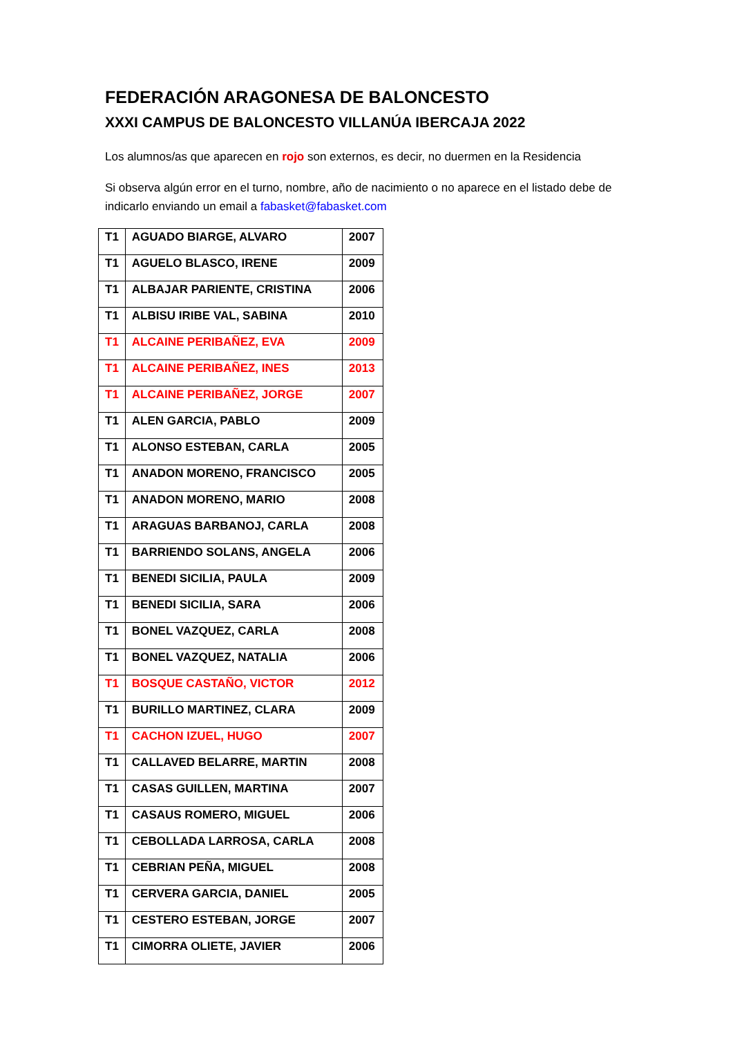FEDERACIÓN ARAGONESA DE BALONCESTO
XXXI CAMPUS DE BALONCESTO VILLANÚA IBERCAJA 2022
Los alumnos/as que aparecen en rojo son externos, es decir, no duermen en la Residencia
Si observa algún error en el turno, nombre, año de nacimiento o no aparece en el listado debe de indicarlo enviando un email a fabasket@fabasket.com
| T1 | AGUADO BIARGE, ALVARO | 2007 |
| T1 | AGUELO BLASCO, IRENE | 2009 |
| T1 | ALBAJAR PARIENTE, CRISTINA | 2006 |
| T1 | ALBISU IRIBE VAL, SABINA | 2010 |
| T1 | ALCAINE PERIBAÑEZ, EVA | 2009 |
| T1 | ALCAINE PERIBAÑEZ, INES | 2013 |
| T1 | ALCAINE PERIBAÑEZ, JORGE | 2007 |
| T1 | ALEN GARCIA, PABLO | 2009 |
| T1 | ALONSO ESTEBAN, CARLA | 2005 |
| T1 | ANADON MORENO, FRANCISCO | 2005 |
| T1 | ANADON MORENO, MARIO | 2008 |
| T1 | ARAGUAS BARBANOJ, CARLA | 2008 |
| T1 | BARRIENDO SOLANS, ANGELA | 2006 |
| T1 | BENEDI SICILIA, PAULA | 2009 |
| T1 | BENEDI SICILIA, SARA | 2006 |
| T1 | BONEL VAZQUEZ, CARLA | 2008 |
| T1 | BONEL VAZQUEZ, NATALIA | 2006 |
| T1 | BOSQUE CASTAÑO, VICTOR | 2012 |
| T1 | BURILLO MARTINEZ, CLARA | 2009 |
| T1 | CACHON IZUEL, HUGO | 2007 |
| T1 | CALLAVED BELARRE, MARTIN | 2008 |
| T1 | CASAS GUILLEN, MARTINA | 2007 |
| T1 | CASAUS ROMERO, MIGUEL | 2006 |
| T1 | CEBOLLADA LARROSA, CARLA | 2008 |
| T1 | CEBRIAN PEÑA, MIGUEL | 2008 |
| T1 | CERVERA GARCIA, DANIEL | 2005 |
| T1 | CESTERO ESTEBAN, JORGE | 2007 |
| T1 | CIMORRA OLIETE, JAVIER | 2006 |